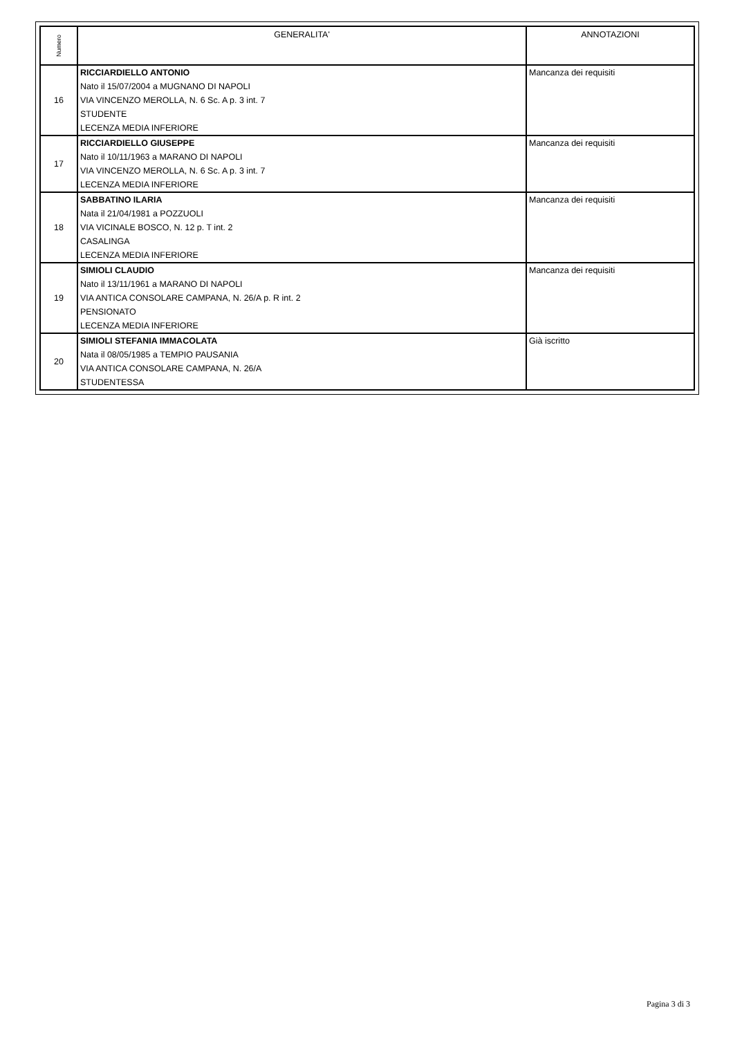| Numero | GENERALITA' | ANNOTAZIONI |
| --- | --- | --- |
| 16 | RICCIARDIELLO ANTONIO Nato il 15/07/2004 a MUGNANO DI NAPOLI VIA VINCENZO MEROLLA, N. 6 Sc. A p. 3 int. 7 STUDENTE LECENZA MEDIA INFERIORE | Mancanza dei requisiti |
| 17 | RICCIARDIELLO GIUSEPPE Nato il 10/11/1963 a MARANO DI NAPOLI VIA VINCENZO MEROLLA, N. 6 Sc. A p. 3 int. 7 LECENZA MEDIA INFERIORE | Mancanza dei requisiti |
| 18 | SABBATINO ILARIA Nata il 21/04/1981 a POZZUOLI VIA VICINALE BOSCO, N. 12 p. T int. 2 CASALINGA LECENZA MEDIA INFERIORE | Mancanza dei requisiti |
| 19 | SIMIOLI CLAUDIO Nato il 13/11/1961 a MARANO DI NAPOLI VIA ANTICA CONSOLARE CAMPANA, N. 26/A p. R int. 2 PENSIONATO LECENZA MEDIA INFERIORE | Mancanza dei requisiti |
| 20 | SIMIOLI STEFANIA IMMACOLATA Nata il 08/05/1985 a TEMPIO PAUSANIA VIA ANTICA CONSOLARE CAMPANA, N. 26/A STUDENTESSA | Già iscritto |
Pagina 3 di 3